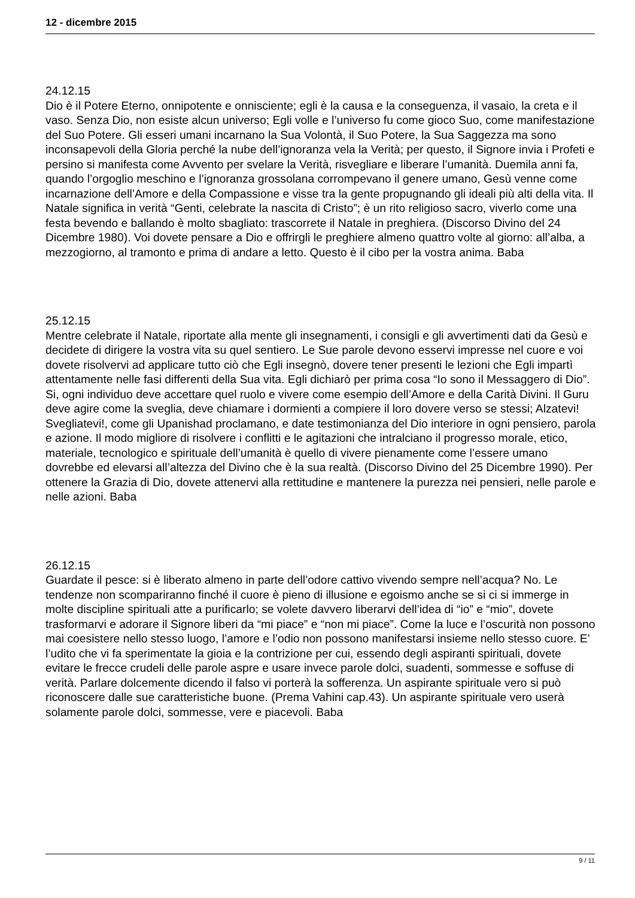12 - dicembre 2015
24.12.15
Dio è il Potere Eterno, onnipotente e onnisciente; egli è la causa e la conseguenza, il vasaio, la creta e il vaso. Senza Dio, non esiste alcun universo; Egli volle e l’universo fu come gioco Suo, come manifestazione del Suo Potere. Gli esseri umani incarnano la Sua Volontà, il Suo Potere, la Sua Saggezza ma sono inconsapevoli della Gloria perché la nube dell’ignoranza vela la Verità; per questo, il Signore invia i Profeti e persino si manifesta come Avvento per svelare la Verità, risvegliare e liberare l’umanità. Duemila anni fa, quando l’orgoglio meschino e l’ignoranza grossolana corrompevano il genere umano, Gesù venne come incarnazione dell’Amore e della Compassione e visse tra la gente propugnando gli ideali più alti della vita. Il Natale significa in verità “Genti, celebrate la nascita di Cristo”; è un rito religioso sacro, viverlo come una festa bevendo e ballando è molto sbagliato: trascorrete il Natale in preghiera. (Discorso Divino del 24 Dicembre 1980). Voi dovete pensare a Dio e offrirgli le preghiere almeno quattro volte al giorno: all’alba, a mezzogiorno, al tramonto e prima di andare a letto. Questo è il cibo per la vostra anima. Baba
25.12.15
Mentre celebrate il Natale, riportate alla mente gli insegnamenti, i consigli e gli avvertimenti dati da Gesù e decidete di dirigere la vostra vita su quel sentiero. Le Sue parole devono esservi impresse nel cuore e voi dovete risolvervi ad applicare tutto ciò che Egli insegnò, dovere tener presenti le lezioni che Egli impartì attentamente nelle fasi differenti della Sua vita. Egli dichiarò per prima cosa “Io sono il Messaggero di Dio”. Si, ogni individuo deve accettare quel ruolo e vivere come esempio dell’Amore e della Carità Divini. Il Guru deve agire come la sveglia, deve chiamare i dormienti a compiere il loro dovere verso se stessi; Alzatevi! Svegliatevi!, come gli Upanishad proclamano, e date testimonianza del Dio interiore in ogni pensiero, parola e azione. Il modo migliore di risolvere i conflitti e le agitazioni che intralciano il progresso morale, etico, materiale, tecnologico e spirituale dell’umanità è quello di vivere pienamente come l’essere umano dovrebbe ed elevarsi all’altezza del Divino che è la sua realtà. (Discorso Divino del 25 Dicembre 1990). Per ottenere la Grazia di Dio, dovete attenervi alla rettitudine e mantenere la purezza nei pensieri, nelle parole e nelle azioni. Baba
26.12.15
Guardate il pesce: si è liberato almeno in parte dell’odore cattivo vivendo sempre nell’acqua? No. Le tendenze non scompariranno finché il cuore è pieno di illusione e egoismo anche se si ci si immerge in molte discipline spirituali atte a purificarlo; se volete davvero liberarvi dell’idea di “io” e “mio”, dovete trasformarvi e adorare il Signore liberi da “mi piace” e “non mi piace”. Come la luce e l’oscurità non possono mai coesistere nello stesso luogo, l’amore e l’odio non possono manifestarsi insieme nello stesso cuore. E’ l’udito che vi fa sperimentate la gioia e la contrizione per cui, essendo degli aspiranti spirituali, dovete evitare le frecce crudeli delle parole aspre e usare invece parole dolci, suadenti, sommesse e soffuse di verità. Parlare dolcemente dicendo il falso vi porterà la sofferenza. Un aspirante spirituale vero si può riconoscere dalle sue caratteristiche buone. (Prema Vahini cap.43). Un aspirante spirituale vero userà solamente parole dolci, sommesse, vere e piacevoli. Baba
9 / 11